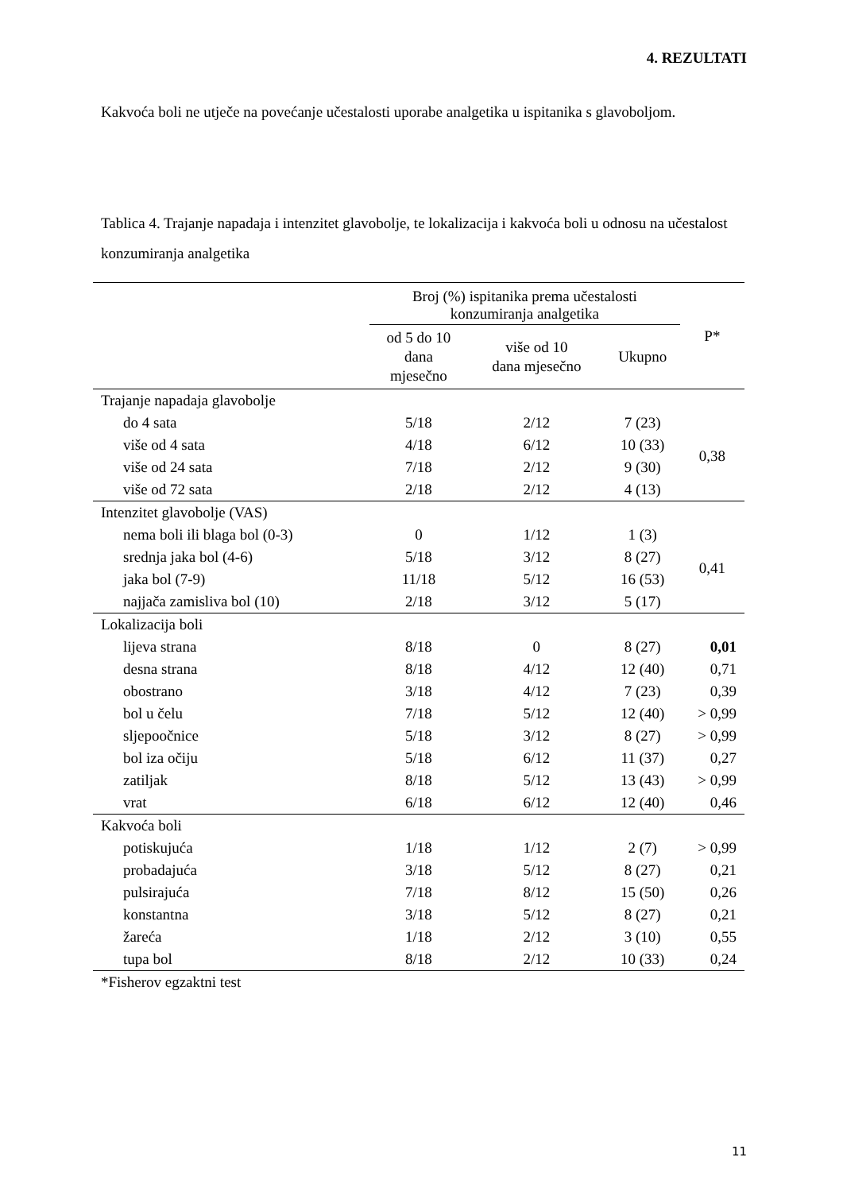4. REZULTATI
Kakvoća boli ne utječe na povećanje učestalosti uporabe analgetika u ispitanika s glavoboljom.
Tablica 4. Trajanje napadaja i intenzitet glavobolje, te lokalizacija i kakvoća boli u odnosu na učestalost konzumiranja analgetika
| | Broj (%) ispitanika prema učestalosti konzumiranja analgetika | | | P* |
| --- | --- | --- | --- | --- |
| | od 5 do 10 dana mjesečno | više od 10 dana mjesečno | Ukupno | |
| Trajanje napadaja glavobolje | | | | |
| do 4 sata | 5/18 | 2/12 | 7 (23) | 0,38 |
| više od 4 sata | 4/18 | 6/12 | 10 (33) | |
| više od 24 sata | 7/18 | 2/12 | 9 (30) | |
| više od 72 sata | 2/18 | 2/12 | 4 (13) | |
| Intenzitet glavobolje (VAS) | | | | |
| nema boli ili blaga bol (0-3) | 0 | 1/12 | 1 (3) | 0,41 |
| srednja jaka bol (4-6) | 5/18 | 3/12 | 8 (27) | |
| jaka bol (7-9) | 11/18 | 5/12 | 16 (53) | |
| najjača zamisliva bol (10) | 2/18 | 3/12 | 5 (17) | |
| Lokalizacija boli | | | | |
| lijeva strana | 8/18 | 0 | 8 (27) | 0,01 |
| desna strana | 8/18 | 4/12 | 12 (40) | 0,71 |
| obostrano | 3/18 | 4/12 | 7 (23) | 0,39 |
| bol u čelu | 7/18 | 5/12 | 12 (40) | > 0,99 |
| sljepoočnice | 5/18 | 3/12 | 8 (27) | > 0,99 |
| bol iza očiju | 5/18 | 6/12 | 11 (37) | 0,27 |
| zatiljak | 8/18 | 5/12 | 13 (43) | > 0,99 |
| vrat | 6/18 | 6/12 | 12 (40) | 0,46 |
| Kakvoća boli | | | | |
| potiskujuća | 1/18 | 1/12 | 2 (7) | > 0,99 |
| probadajuća | 3/18 | 5/12 | 8 (27) | 0,21 |
| pulsirajuća | 7/18 | 8/12 | 15 (50) | 0,26 |
| konstantna | 3/18 | 5/12 | 8 (27) | 0,21 |
| žareća | 1/18 | 2/12 | 3 (10) | 0,55 |
| tupa bol | 8/18 | 2/12 | 10 (33) | 0,24 |
| *Fisherov egzaktni test | | | | |
11